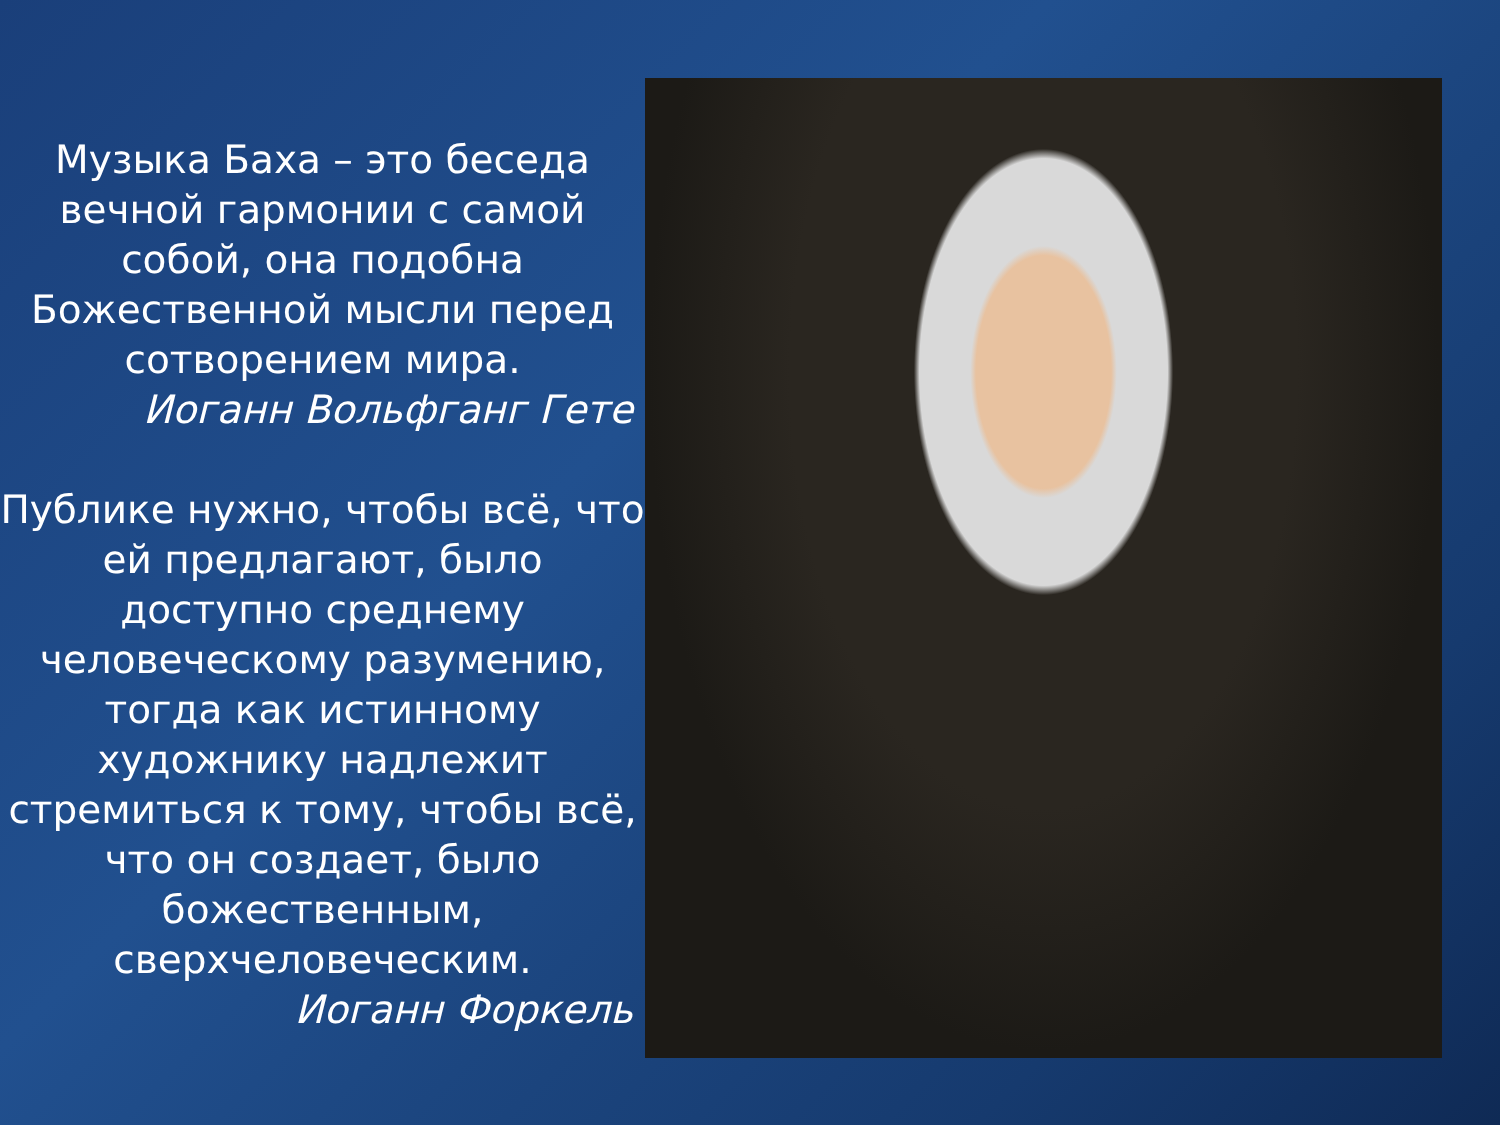Музыка Баха – это беседа вечной гармонии с самой собой, она подобна Божественной мысли перед сотворением мира.
Иоганн Вольфганг Гете
Публике нужно, чтобы всё, что ей предлагают, было доступно среднему человеческому разумению, тогда как истинному художнику надлежит стремиться к тому, чтобы всё, что он создает, было божественным, сверхчеловеческим.
Иоганн Форкель